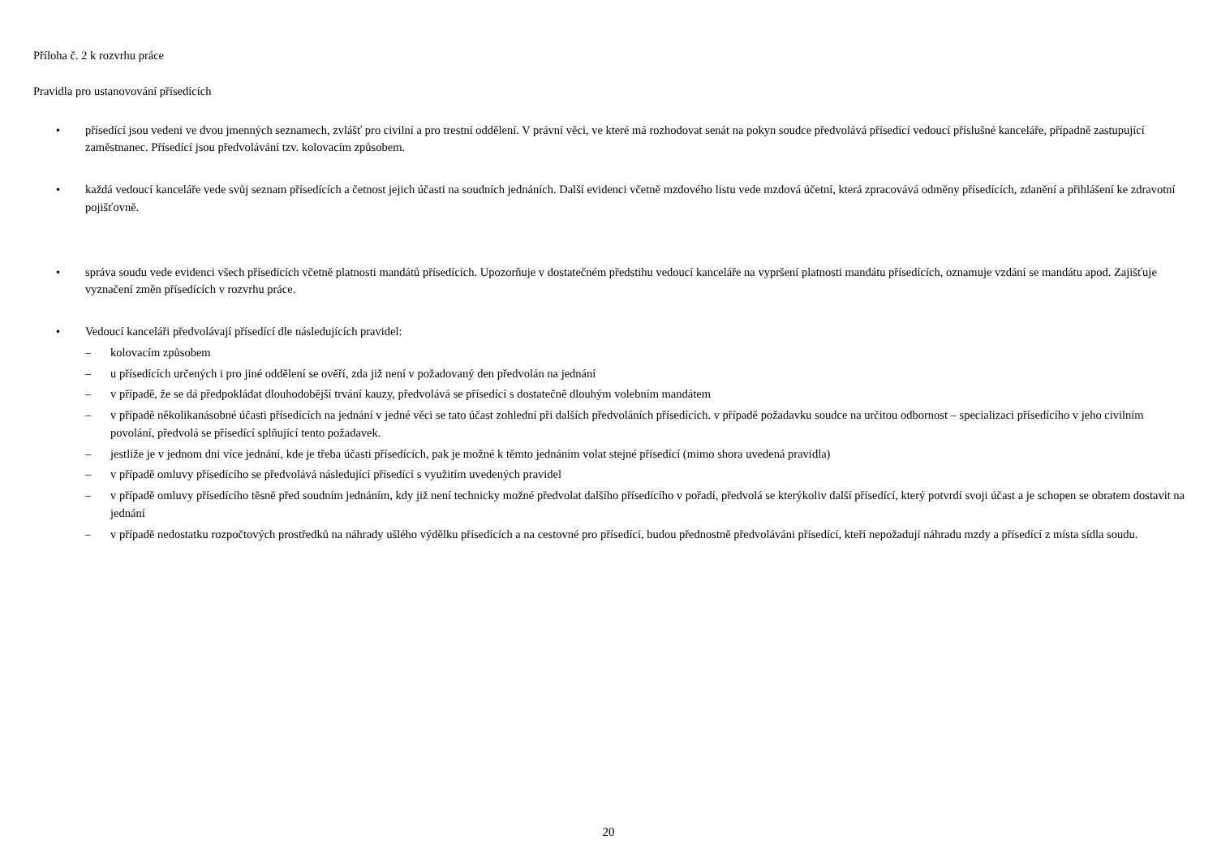Příloha č. 2 k rozvrhu práce
Pravidla pro ustanovování přísedících
• přísedící jsou vedeni ve dvou jmenných seznamech, zvlášť pro civilní a pro trestní oddělení. V právní věci, ve které má rozhodovat senát na pokyn soudce předvolává přísedící vedoucí příslušné kanceláře, případně zastupující zaměstnanec. Přísedící jsou předvolávání tzv. kolovacím způsobem.
• každá vedoucí kanceláře vede svůj seznam přísedících a četnost jejich účasti na soudních jednáních. Další evidenci včetně mzdového listu vede mzdová účetní, která zpracovává odměny přísedících, zdanění a přihlášení ke zdravotní pojišťovně.
• správa soudu vede evidenci všech přísedících včetně platnosti mandátů přísedících. Upozorňuje v dostatečném předstihu vedoucí kanceláře na vypršení platnosti mandátu přísedících, oznamuje vzdání se mandátu apod. Zajišťuje vyznačení změn přísedících v rozvrhu práce.
• Vedoucí kanceláři předvolávají přísedící dle následujících pravidel:
– kolovacím způsobem
– u přísedících určených i pro jiné oddělení se ověří, zda již není v požadovaný den předvolán na jednání
– v případě, že se dá předpokládat dlouhodobější trvání kauzy, předvolává se přísedící s dostatečně dlouhým volebním mandátem
– v případě několikanásobné účasti přísedících na jednání v jedné věci se tato účast zohlední při dalších předvoláních přísedících. v případě požadavku soudce na určitou odbornost – specializaci přísedícího v jeho civilním povolání, předvolá se přísedící splňující tento požadavek.
– jestliže je v jednom dni více jednání, kde je třeba účasti přísedících, pak je možné k těmto jednáním volat stejné přísedící (mimo shora uvedená pravidla)
– v případě omluvy přísedícího se předvolává následující přísedící s využitím uvedených pravidel
– v případě omluvy přísedícího těsně před soudním jednáním, kdy již není technicky možné předvolat dalšího přísedícího v pořadí, předvolá se kterýkoliv další přísedící, který potvrdí svoji účast a je schopen se obratem dostavit na jednání
– v případě nedostatku rozpočtových prostředků na náhrady ušlého výdělku přísedících a na cestovné pro přísedící, budou přednostně předvoláváni přísedící, kteří nepožadují náhradu mzdy a přísedící z místa sídla soudu.
20